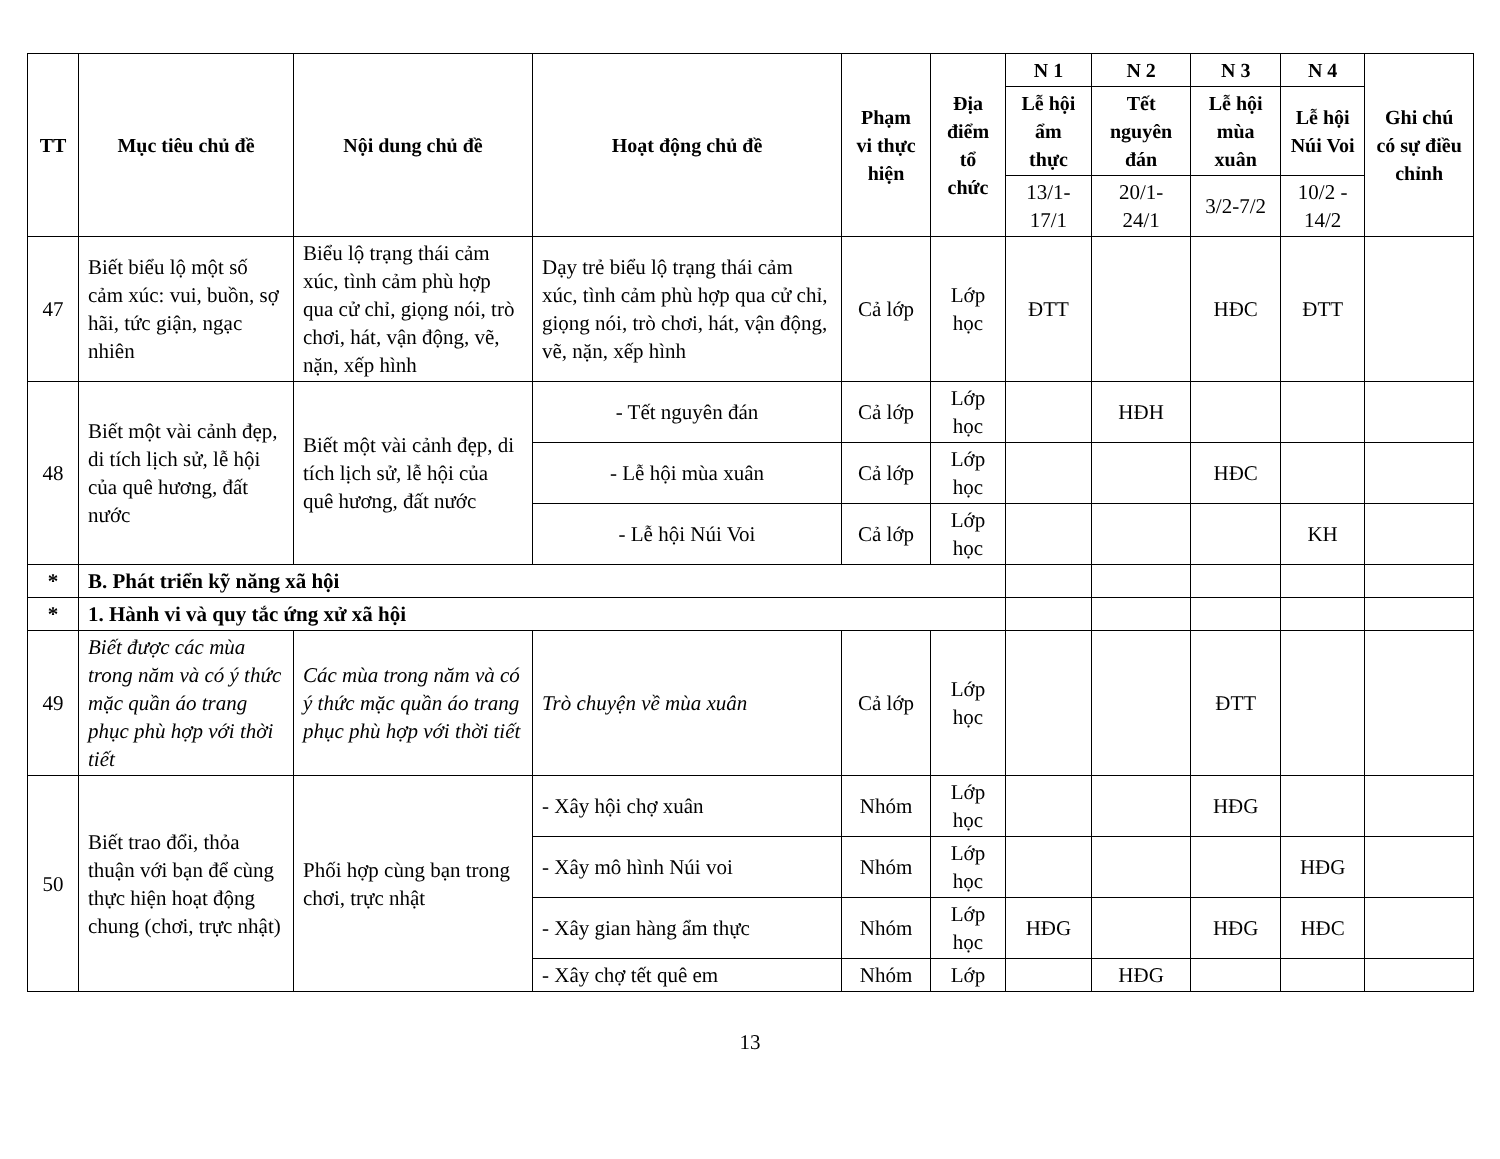| TT | Mục tiêu chủ đề | Nội dung chủ đề | Hoạt động chủ đề | Phạm vi thực hiện | Địa điểm tổ chức | N 1 | N 2 | N 3 | N 4 | Ghi chú có sự điều chỉnh |
| --- | --- | --- | --- | --- | --- | --- | --- | --- | --- | --- |
| | | | | | | Lễ hội ẩm thực | Tết nguyên đán | Lễ hội mùa xuân | Lễ hội Núi Voi | |
| | | | | | | 13/1-17/1 | 20/1-24/1 | 3/2-7/2 | 10/2 - 14/2 | |
| 47 | Biết biểu lộ một số cảm xúc: vui, buồn, sợ hãi, tức giận, ngạc nhiên | Biểu lộ trạng thái cảm xúc, tình cảm phù hợp qua cử chỉ, giọng nói, trò chơi, hát, vận động, vẽ, nặn, xếp hình | Dạy trẻ biểu lộ trạng thái cảm xúc, tình cảm phù hợp qua cử chỉ, giọng nói, trò chơi, hát, vận động, vẽ, nặn, xếp hình | Cả lớp | Lớp học | ĐTT | | HĐC | ĐTT | |
| 48 | Biết một vài cảnh đẹp, di tích lịch sử, lễ hội của quê hương, đất nước | Biết một vài cảnh đẹp, di tích lịch sử, lễ hội của quê hương, đất nước | - Tết nguyên đán | Cả lớp | Lớp học | | HĐH | | | |
| | | | - Lễ hội mùa xuân | Cả lớp | Lớp học | | | HĐC | | |
| | | | - Lễ hội Núi Voi | Cả lớp | Lớp học | | | | KH | |
| * | B. Phát triển kỹ năng xã hội | | | | | | | | | |
| * | 1. Hành vi và quy tắc ứng xử xã hội | | | | | | | | | |
| 49 | Biết được các mùa trong năm và có ý thức mặc quần áo trang phục phù hợp với thời tiết | Các mùa trong năm và có ý thức mặc quần áo trang phục phù hợp với thời tiết | Trò chuyện về mùa xuân | Cả lớp | Lớp học | | | ĐTT | | |
| 50 | Biết trao đổi, thỏa thuận với bạn để cùng thực hiện hoạt động chung (chơi, trực nhật) | Phối hợp cùng bạn trong chơi, trực nhật | - Xây hội chợ xuân | Nhóm | Lớp học | | | HĐG | | |
| | | | - Xây mô hình Núi voi | Nhóm | Lớp học | | | | HĐG | |
| | | | - Xây gian hàng ẩm thực | Nhóm | Lớp học | HĐG | | HĐG | HĐC | |
| | | | - Xây chợ tết quê em | Nhóm | Lớp | | HĐG | | | |
13